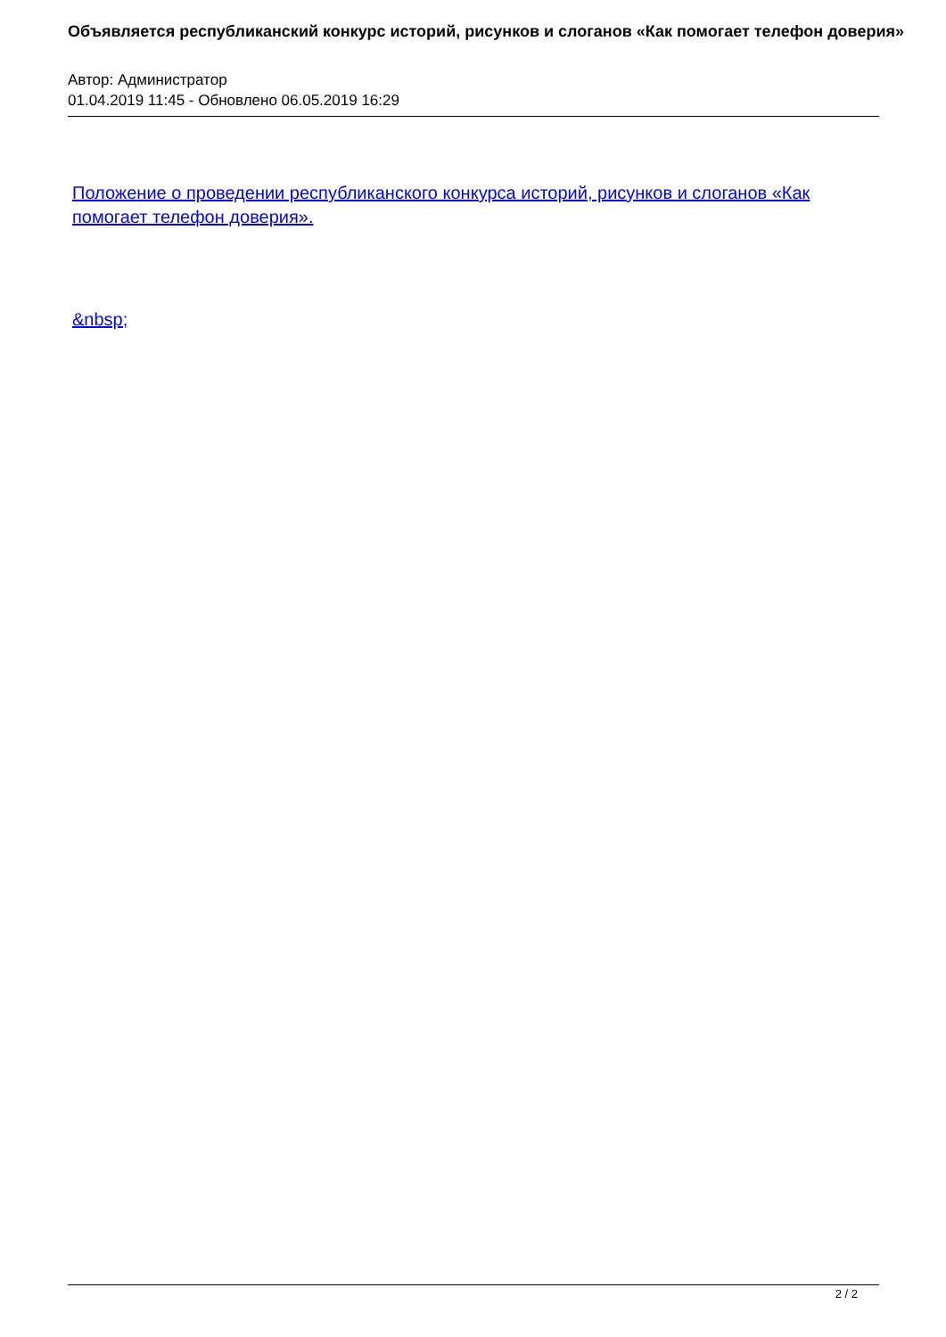Объявляется республиканский конкурс историй, рисунков и слоганов «Как помогает телефон доверия»
Автор: Администратор
01.04.2019 11:45 - Обновлено 06.05.2019 16:29
Положение о проведении республиканского конкурса историй, рисунков и слоганов «Как помогает телефон доверия».
&nbsp;
2 / 2